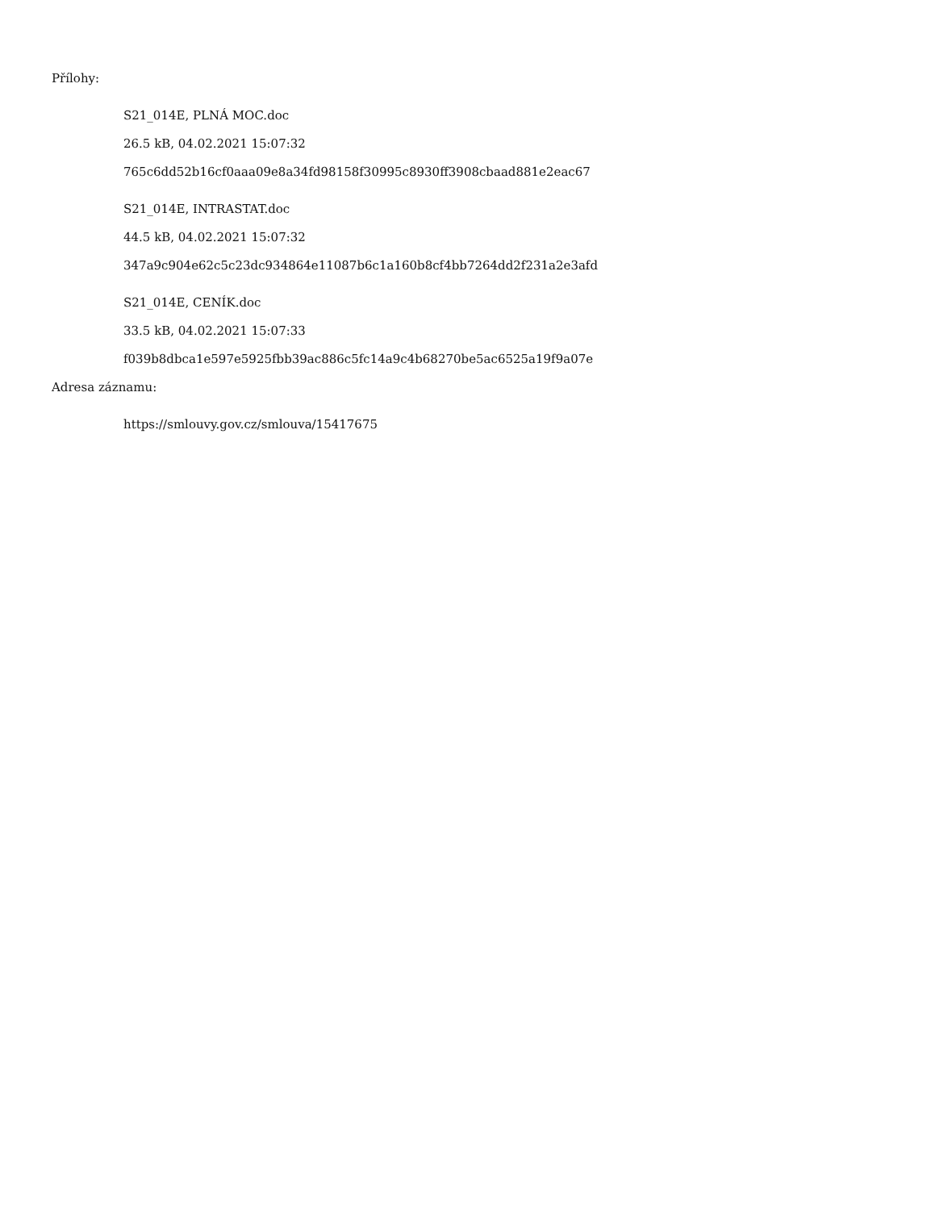Přílohy:
S21_014E, PLNÁ MOC.doc
26.5 kB, 04.02.2021 15:07:32
765c6dd52b16cf0aaa09e8a34fd98158f30995c8930ff3908cbaad881e2eac67
S21_014E, INTRASTAT.doc
44.5 kB, 04.02.2021 15:07:32
347a9c904e62c5c23dc934864e11087b6c1a160b8cf4bb7264dd2f231a2e3afd
S21_014E, CENÍK.doc
33.5 kB, 04.02.2021 15:07:33
f039b8dbca1e597e5925fbb39ac886c5fc14a9c4b68270be5ac6525a19f9a07e
Adresa záznamu:
https://smlouvy.gov.cz/smlouva/15417675